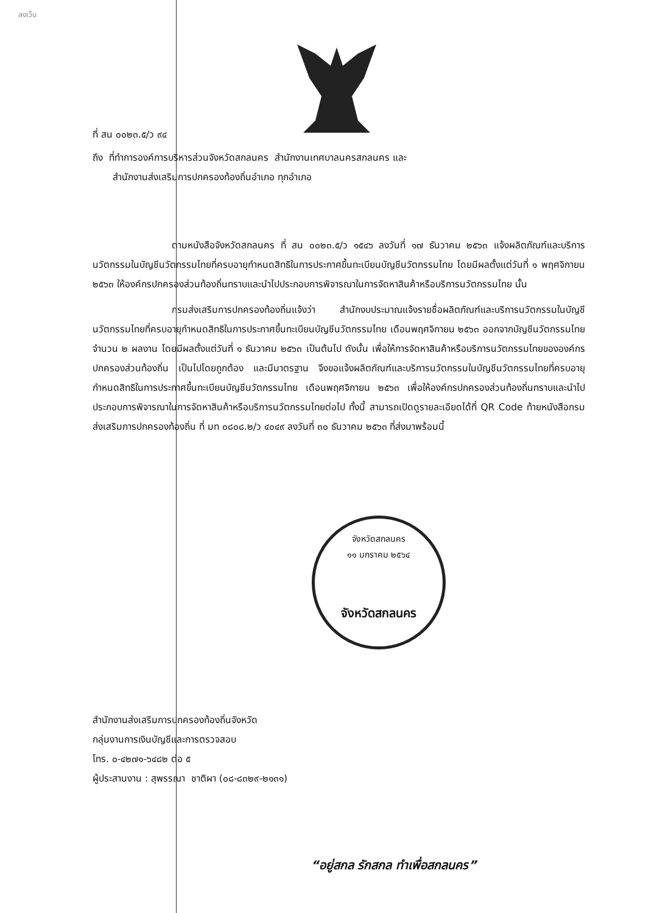ลงเว็บ
ที่ สน ๐๐๒๓.๕/ว ๙๔
ถึง ที่ทำการองค์การบริหารส่วนจังหวัดสกลนคร สำนักงานเทศบาลนครสกลนคร และ
สำนักงานส่งเสริมการปกครองท้องถิ่นอำเภอ ทุกอำเภอ
ตามหนังสือจังหวัดสกลนคร ที่ สน ๐๐๒๓.๕/ว ๑๕๔๖ ลงวันที่ ๑๗ ธันวาคม ๒๕๖๓ แจ้งผลิตภัณฑ์และบริการนวัตกรรมในบัญชีนวัตกรรมไทยที่ครบอายุกำหนดสิทธิในการประกาศขึ้นทะเบียนบัญชีนวัตกรรมไทย โดยมีผลตั้งแต่วันที่ ๑ พฤศจิกายน ๒๕๖๓ ให้องค์กรปกครองส่วนท้องถิ่นทราบและนำไปประกอบการพิจารณาในการจัดหาสินค้าหรือบริการนวัตกรรมไทย นั้น
กรมส่งเสริมการปกครองท้องถิ่นแจ้งว่า สำนักงบประมาณแจ้งรายชื่อผลิตภัณฑ์และบริการนวัตกรรมในบัญชีนวัตกรรมไทยที่ครบอายุกำหนดสิทธิในการประกาศขึ้นทะเบียนบัญชีนวัตกรรมไทย เดือนพฤศจิกายน ๒๕๖๓ ออกจากบัญชีนวัตกรรมไทย จำนวน ๒ ผลงาน โดยมีผลตั้งแต่วันที่ ๑ ธันวาคม ๒๕๖๓ เป็นต้นไป ดังนั้น เพื่อให้การจัดหาสินค้าหรือบริการนวัตกรรมไทยขององค์กรปกครองส่วนท้องถิ่น เป็นไปโดยถูกต้อง และมีมาตรฐาน จึงขอแจ้งผลิตภัณฑ์และบริการนวัตกรรมในบัญชีนวัตกรรมไทยที่ครบอายุกำหนดสิทธิในการประกาศขึ้นทะเบียนบัญชีนวัตกรรมไทย เดือนพฤศจิกายน ๒๕๖๓ เพื่อให้องค์กรปกครองส่วนท้องถิ่นทราบและนำไปประกอบการพิจารณาในการจัดหาสินค้าหรือบริการนวัตกรรมไทยต่อไป ทั้งนี้ สามารถเปิดดูรายละเอียดได้ที่ QR Code ท้ายหนังสือกรมส่งเสริมการปกครองท้องถิ่น ที่ มท ๐๘๐๘.๒/ว ๔๐๔๙ ลงวันที่ ๓๐ ธันวาคม ๒๕๖๓ ที่ส่งมาพร้อมนี้
จังหวัดสกลนคร
๑๑ มกราคม ๒๕๖๔
จังหวัดสกลนคร
สำนักงานส่งเสริมการปกครองท้องถิ่นจังหวัด
กลุ่มงานการเงินบัญชีและการตรวจสอบ
โทร. ๐-๔๒๗๑-๖๔๘๒ ต่อ ๕
ผู้ประสานงาน : สุพรรณา ชาติผา (๐๘-๘๓๒๙-๒๑๓๑)
“อยู่สกล รักสกล ทำเพื่อสกลนคร”